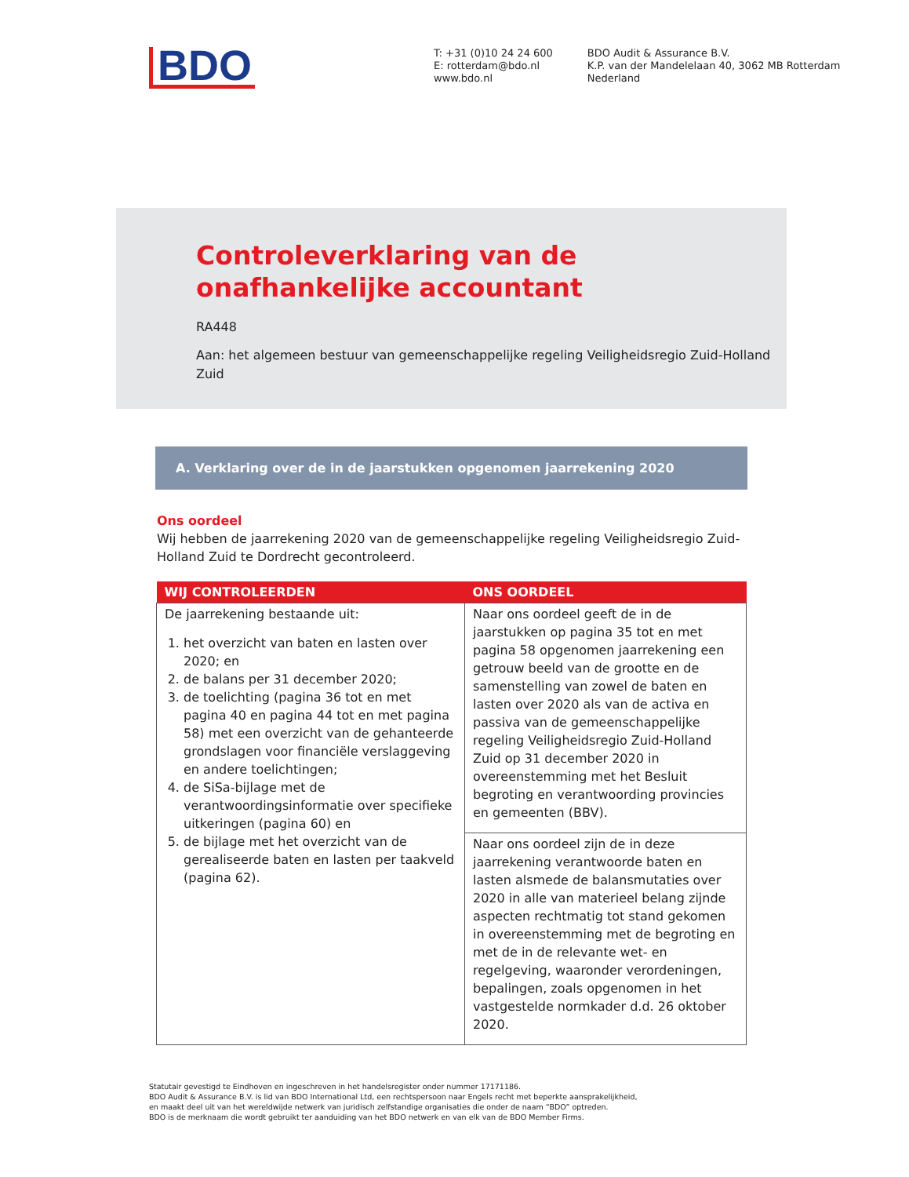BDO
T: +31 (0)10 24 24 600
E: rotterdam@bdo.nl
www.bdo.nl
BDO Audit & Assurance B.V.
K.P. van der Mandelelaan 40, 3062 MB Rotterdam
Nederland
Controleverklaring van de onafhankelijke accountant
RA448
Aan: het algemeen bestuur van gemeenschappelijke regeling Veiligheidsregio Zuid-Holland Zuid
A. Verklaring over de in de jaarstukken opgenomen jaarrekening 2020
Ons oordeel
Wij hebben de jaarrekening 2020 van de gemeenschappelijke regeling Veiligheidsregio Zuid-Holland Zuid te Dordrecht gecontroleerd.
| WIJ CONTROLEERDEN | ONS OORDEEL |
| --- | --- |
| De jaarrekening bestaande uit: 1. het overzicht van baten en lasten over 2020; en 2. de balans per 31 december 2020; 3. de toelichting (pagina 36 tot en met pagina 40 en pagina 44 tot en met pagina 58) met een overzicht van de gehanteerde grondslagen voor financiële verslaggeving en andere toelichtingen; 4. de SiSa-bijlage met de verantwoordingsinformatie over specifieke uitkeringen (pagina 60) en 5. de bijlage met het overzicht van de gerealiseerde baten en lasten per taakveld (pagina 62). | Naar ons oordeel geeft de in de jaarstukken op pagina 35 tot en met pagina 58 opgenomen jaarrekening een getrouw beeld van de grootte en de samenstelling van zowel de baten en lasten over 2020 als van de activa en passiva van de gemeenschappelijke regeling Veiligheidsregio Zuid-Holland Zuid op 31 december 2020 in overeenstemming met het Besluit begroting en verantwoording provincies en gemeenten (BBV). |
| | Naar ons oordeel zijn de in deze jaarrekening verantwoorde baten en lasten alsmede de balansmutaties over 2020 in alle van materieel belang zijnde aspecten rechtmatig tot stand gekomen in overeenstemming met de begroting en met de in de relevante wet- en regelgeving, waaronder verordeningen, bepalingen, zoals opgenomen in het vastgestelde normkader d.d. 26 oktober 2020. |
Statutair gevestigd te Eindhoven en ingeschreven in het handelsregister onder nummer 17171186.
BDO Audit & Assurance B.V. is lid van BDO International Ltd, een rechtspersoon naar Engels recht met beperkte aansprakelijkheid,
en maakt deel uit van het wereldwijde netwerk van juridisch zelfstandige organisaties die onder de naam “BDO” optreden.
BDO is de merknaam die wordt gebruikt ter aanduiding van het BDO netwerk en van elk van de BDO Member Firms.